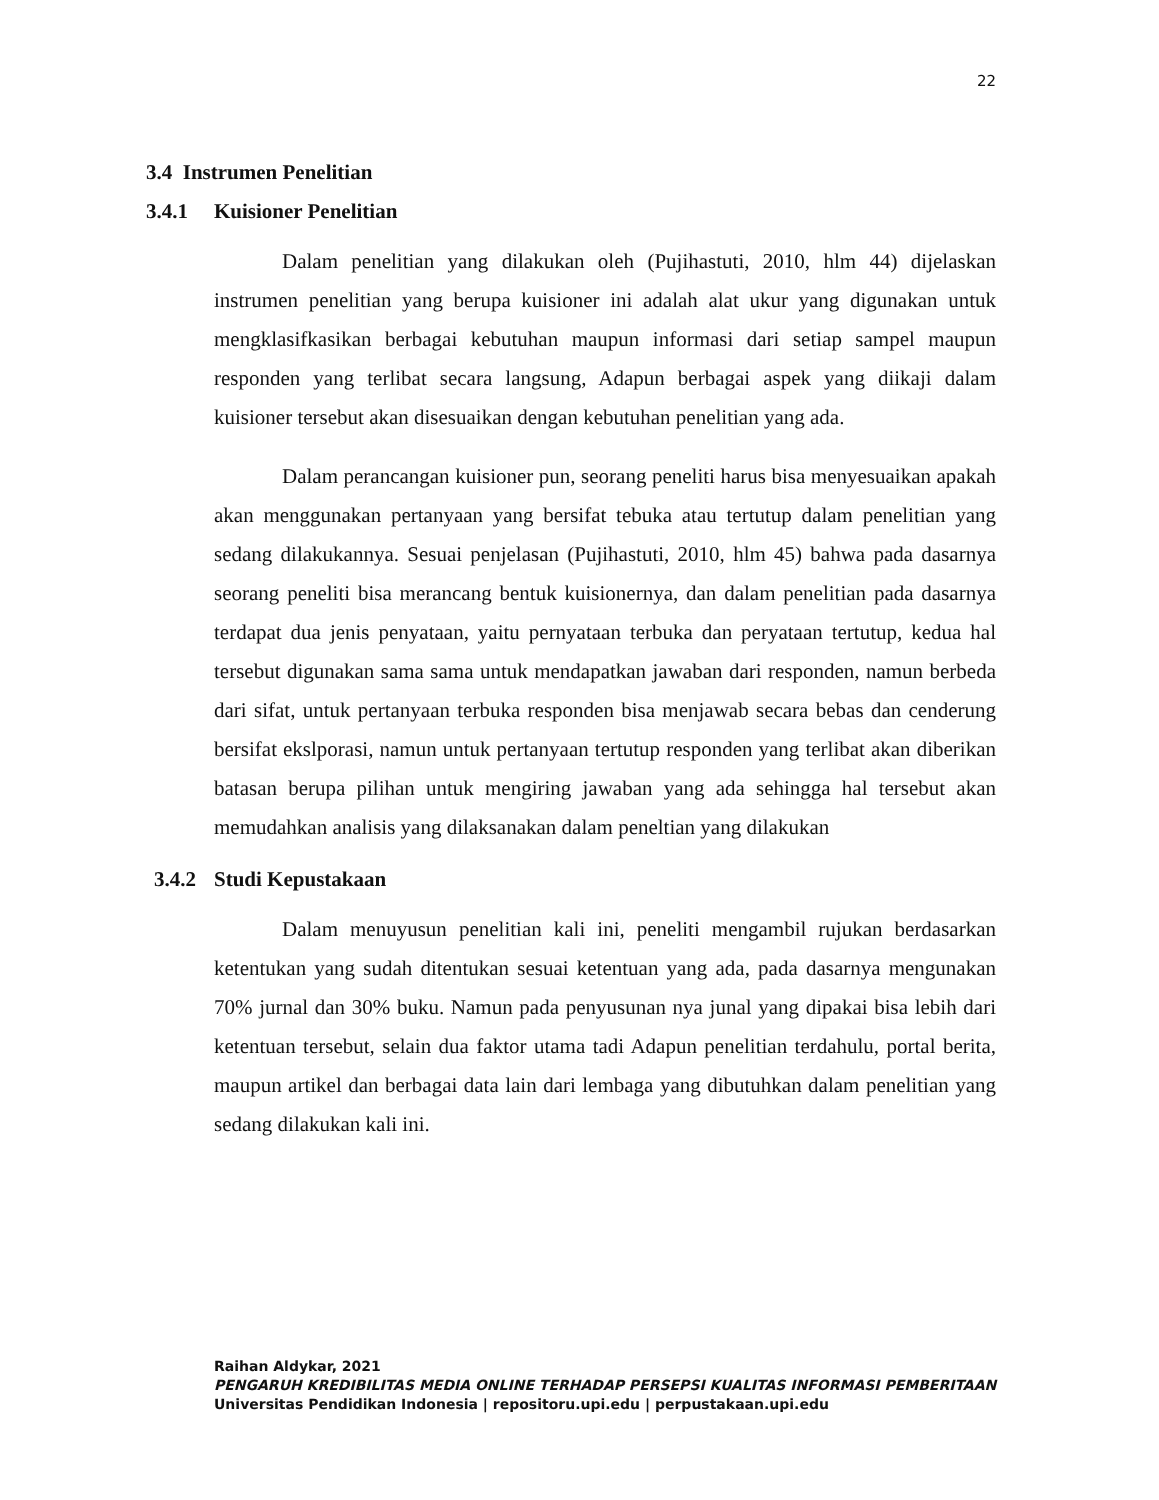22
3.4 Instrumen Penelitian
3.4.1 Kuisioner Penelitian
Dalam penelitian yang dilakukan oleh (Pujihastuti, 2010, hlm 44) dijelaskan instrumen penelitian yang berupa kuisioner ini adalah alat ukur yang digunakan untuk mengklasifkasikan berbagai kebutuhan maupun informasi dari setiap sampel maupun responden yang terlibat secara langsung, Adapun berbagai aspek yang diikaji dalam kuisioner tersebut akan disesuaikan dengan kebutuhan penelitian yang ada.
Dalam perancangan kuisioner pun, seorang peneliti harus bisa menyesuaikan apakah akan menggunakan pertanyaan yang bersifat tebuka atau tertutup dalam penelitian yang sedang dilakukannya. Sesuai penjelasan (Pujihastuti, 2010, hlm 45) bahwa pada dasarnya seorang peneliti bisa merancang bentuk kuisionernya, dan dalam penelitian pada dasarnya terdapat dua jenis penyataan, yaitu pernyataan terbuka dan peryataan tertutup, kedua hal tersebut digunakan sama sama untuk mendapatkan jawaban dari responden, namun berbeda dari sifat, untuk pertanyaan terbuka responden bisa menjawab secara bebas dan cenderung bersifat ekslporasi, namun untuk pertanyaan tertutup responden yang terlibat akan diberikan batasan berupa pilihan untuk mengiring jawaban yang ada sehingga hal tersebut akan memudahkan analisis yang dilaksanakan dalam peneltian yang dilakukan
3.4.2 Studi Kepustakaan
Dalam menuyusun penelitian kali ini, peneliti mengambil rujukan berdasarkan ketentukan yang sudah ditentukan sesuai ketentuan yang ada, pada dasarnya mengunakan 70% jurnal dan 30% buku. Namun pada penyusunan nya junal yang dipakai bisa lebih dari ketentuan tersebut, selain dua faktor utama tadi Adapun penelitian terdahulu, portal berita, maupun artikel dan berbagai data lain dari lembaga yang dibutuhkan dalam penelitian yang sedang dilakukan kali ini.
Raihan Aldykar, 2021
PENGARUH KREDIBILITAS MEDIA ONLINE TERHADAP PERSEPSI KUALITAS INFORMASI PEMBERITAAN
Universitas Pendidikan Indonesia | repositoru.upi.edu | perpustakaan.upi.edu